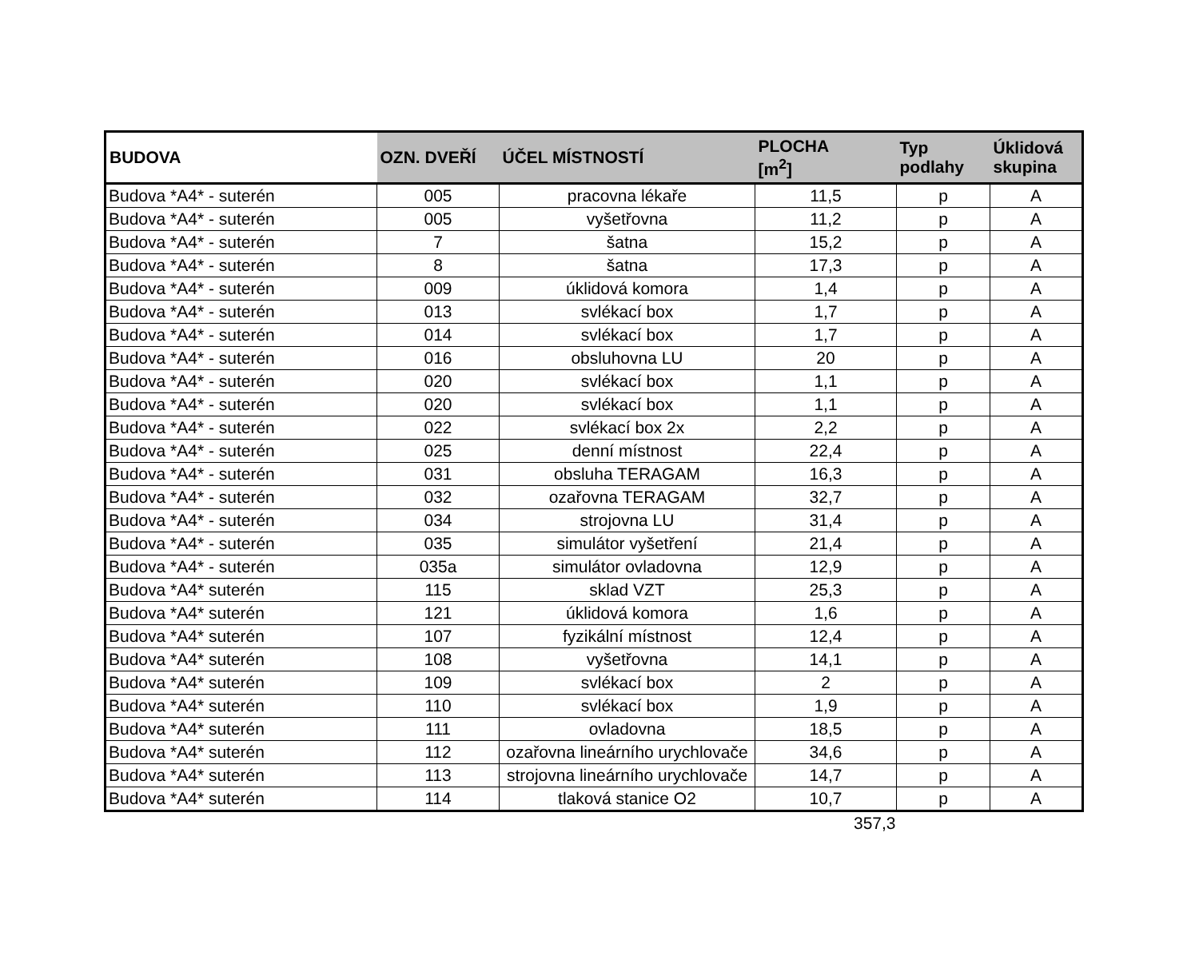| BUDOVA | OZN. DVEŘÍ | ÚČEL MÍSTNOSTÍ | PLOCHA [m<sup>2</sup>] | Typ podlahy | Úklidová skupina |
| --- | --- | --- | --- | --- | --- |
| Budova *A4* - suterén | 005 | pracovna lékaře | 11,5 | p | A |
| Budova *A4* - suterén | 005 | vyšetřovna | 11,2 | p | A |
| Budova *A4* - suterén | 7 | šatna | 15,2 | p | A |
| Budova *A4* - suterén | 8 | šatna | 17,3 | p | A |
| Budova *A4* - suterén | 009 | úklidová komora | 1,4 | p | A |
| Budova *A4* - suterén | 013 | svlékací box | 1,7 | p | A |
| Budova *A4* - suterén | 014 | svlékací box | 1,7 | p | A |
| Budova *A4* - suterén | 016 | obsluhovna LU | 20 | p | A |
| Budova *A4* - suterén | 020 | svlékací box | 1,1 | p | A |
| Budova *A4* - suterén | 020 | svlékací box | 1,1 | p | A |
| Budova *A4* - suterén | 022 | svlékací box 2x | 2,2 | p | A |
| Budova *A4* - suterén | 025 | denní místnost | 22,4 | p | A |
| Budova *A4* - suterén | 031 | obsluha TERAGAM | 16,3 | p | A |
| Budova *A4* - suterén | 032 | ozařovna TERAGAM | 32,7 | p | A |
| Budova *A4* - suterén | 034 | strojovna LU | 31,4 | p | A |
| Budova *A4* - suterén | 035 | simulátor vyšetření | 21,4 | p | A |
| Budova *A4* - suterén | 035a | simulátor ovladovna | 12,9 | p | A |
| Budova *A4* suterén | 115 | sklad VZT | 25,3 | p | A |
| Budova *A4* suterén | 121 | úklidová komora | 1,6 | p | A |
| Budova *A4* suterén | 107 | fyzikální místnost | 12,4 | p | A |
| Budova *A4* suterén | 108 | vyšetřovna | 14,1 | p | A |
| Budova *A4* suterén | 109 | svlékací box | 2 | p | A |
| Budova *A4* suterén | 110 | svlékací box | 1,9 | p | A |
| Budova *A4* suterén | 111 | ovladovna | 18,5 | p | A |
| Budova *A4* suterén | 112 | ozařovna lineárního urychlovače | 34,6 | p | A |
| Budova *A4* suterén | 113 | strojovna lineárního urychlovače | 14,7 | p | A |
| Budova *A4* suterén | 114 | tlaková stanice O2 | 10,7 | p | A |
357,3